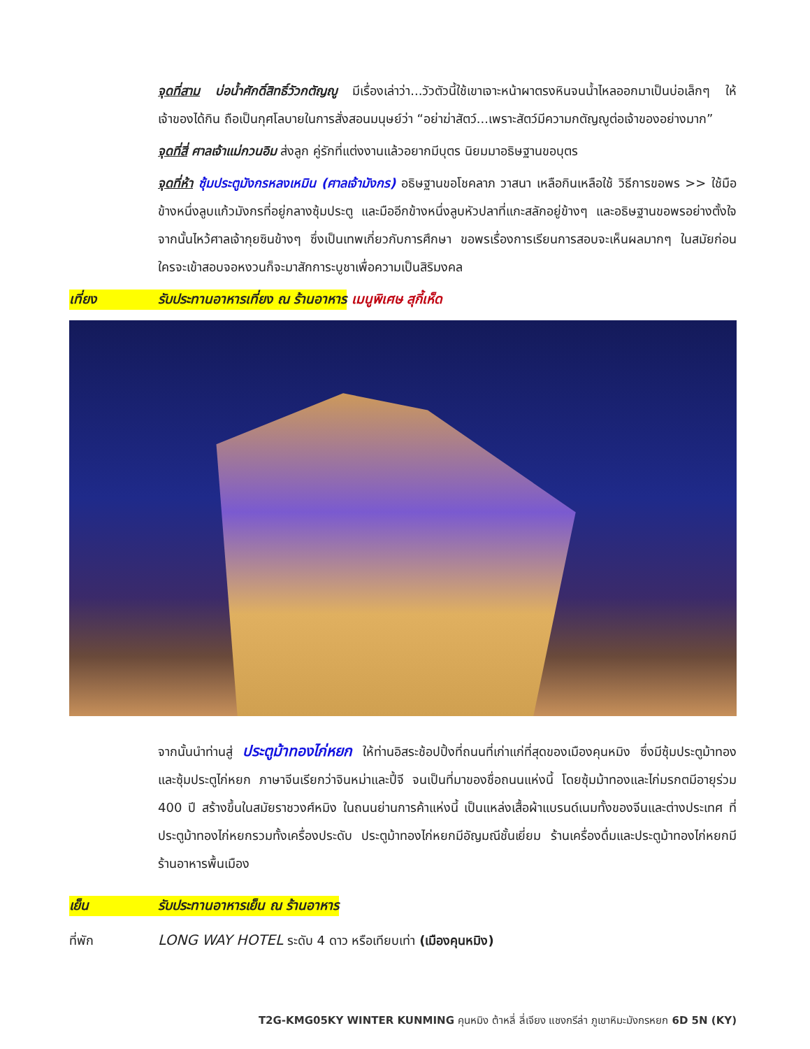จุดที่สาม บ่อน้ำศักดิ์สิทธิ์วัวกตัญญู มีเรื่องเล่าว่า...วัวตัวนี้ใช้เขาเจาะหน้าผาตรงหินจนน้ำไหลออกมาเป็นบ่อเล็กๆ ให้เจ้าของได้กิน ถือเป็นกุศโลบายในการสั่งสอนมนุษย์ว่า “อย่าฆ่าสัตว์...เพราะสัตว์มีความกตัญญูต่อเจ้าของอย่างมาก”
จุดที่สี่ ศาลเจ้าแม่กวนอิม ส่งลูก คู่รักที่แต่งงานแล้วอยากมีบุตร นิยมมาอธิษฐานขอบุตร
จุดที่ห้า ซุ้มประตูมังกรหลงเหมิน (ศาลเจ้ามังกร) อธิษฐานขอโชคลาภ วาสนา เหลือกินเหลือใช้ วิธีการขอพร >> ใช้มือข้างหนึ่งลูบแก้วมังกรที่อยู่กลางซุ้มประตู และมืออีกข้างหนึ่งลูบหัวปลาที่แกะสลักอยู่ข้างๆ และอธิษฐานขอพรอย่างตั้งใจ จากนั้นไหว้ศาลเจ้ากุยซินข้างๆ ซึ่งเป็นเทพเกี่ยวกับการศึกษา ขอพรเรื่องการเรียนการสอบจะเห็นผลมากๆ ในสมัยก่อนใครจะเข้าสอบจอหงวนก็จะมาสักการะบูชาเพื่อความเป็นสิริมงคล
เที่ยง รับประทานอาหารเที่ยง ณ ร้านอาหาร เมนูพิเศษ สุกี้เห็ด
จากนั้นนำท่านสู่ ประตูม้าทองไก่หยก ให้ท่านอิสระช้อปปิ้งที่ถนนที่เก่าแก่ที่สุดของเมืองคุนหมิง ซึ่งมีซุ้มประตูม้าทองและซุ้มประตูไก่หยก ภาษาจีนเรียกว่าจินหม่าและปี้จี จนเป็นที่มาของชื่อถนนแห่งนี้ โดยซุ้มม้าทองและไก่มรกตมีอายุร่วม 400 ปี สร้างขึ้นในสมัยราชวงศ์หมิง ในถนนย่านการค้าแห่งนี้ เป็นแหล่งเสื้อผ้าแบรนด์เนมทั้งของจีนและต่างประเทศ ที่ประตูม้าทองไก่หยกรวมทั้งเครื่องประดับ ประตูม้าทองไก่หยกมีอัญมณีชั้นเยี่ยม ร้านเครื่องดื่มและประตูม้าทองไก่หยกมีร้านอาหารพื้นเมือง
เย็น รับประทานอาหารเย็น ณ ร้านอาหาร
ที่พัก LONG WAY HOTEL ระดับ 4 ดาว หรือเทียบเท่า (เมืองคุนหมิง)
T2G-KMG05KY WINTER KUNMING คุนหมิง ต้าหลี่ ลี่เจียง แชงกรีล่า ภูเขาหิมะมังกรหยก 6D 5N (KY)